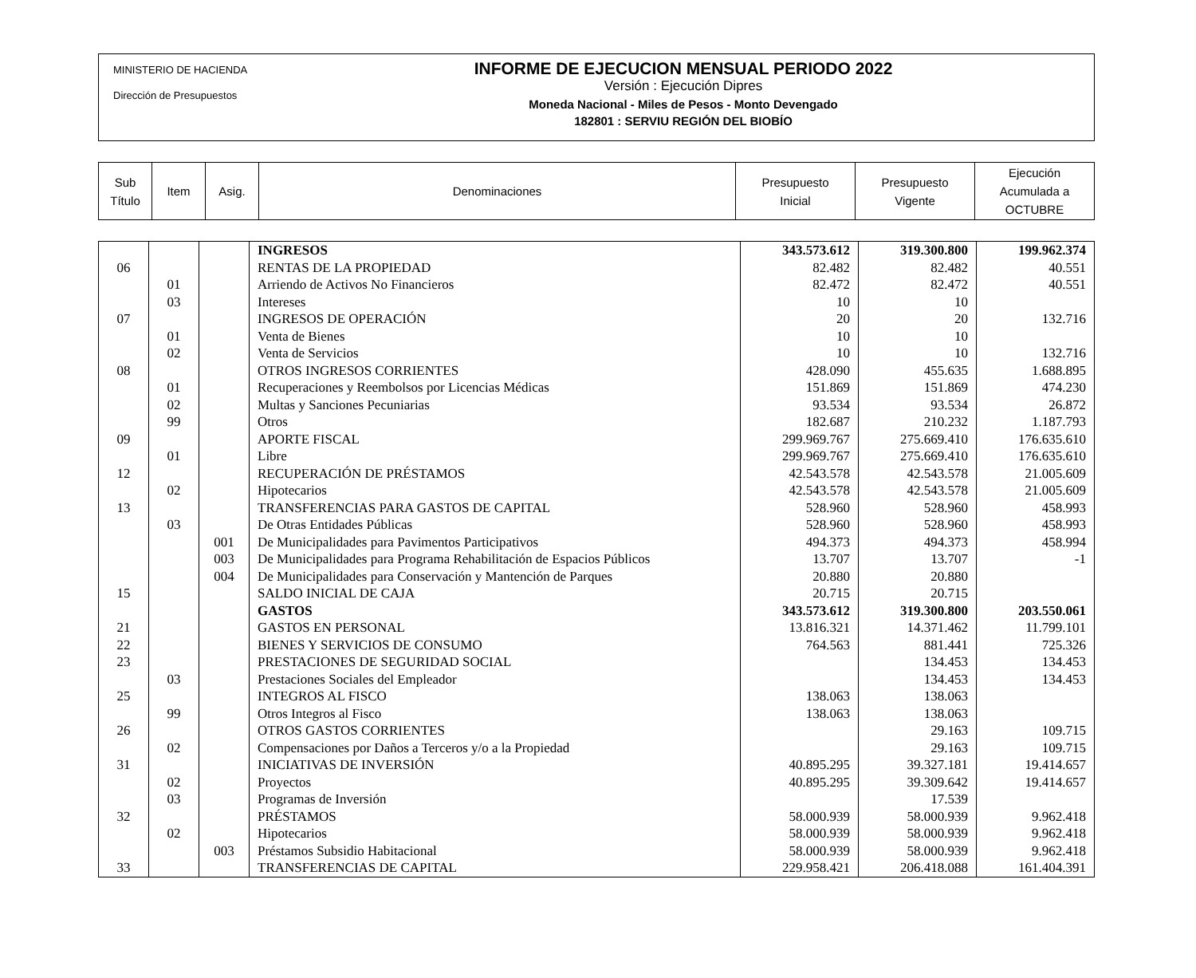MINISTERIO DE HACIENDA
Dirección de Presupuestos
INFORME DE EJECUCION MENSUAL PERIODO 2022
Versión : Ejecución Dipres
Moneda Nacional - Miles de Pesos - Monto Devengado
182801 : SERVIU REGIÓN DEL BIOBÍO
| Sub Título | Item | Asig. | Denominaciones | Presupuesto Inicial | Presupuesto Vigente | Ejecución Acumulada a OCTUBRE |
| --- | --- | --- | --- | --- | --- | --- |
| | | | INGRESOS | 343.573.612 | 319.300.800 | 199.962.374 |
| 06 | | | RENTAS DE LA PROPIEDAD | 82.482 | 82.482 | 40.551 |
| | 01 | | Arriendo de Activos No Financieros | 82.472 | 82.472 | 40.551 |
| | 03 | | Intereses | 10 | 10 | |
| 07 | | | INGRESOS DE OPERACIÓN | 20 | 20 | 132.716 |
| | 01 | | Venta de Bienes | 10 | 10 | |
| | 02 | | Venta de Servicios | 10 | 10 | 132.716 |
| 08 | | | OTROS INGRESOS CORRIENTES | 428.090 | 455.635 | 1.688.895 |
| | 01 | | Recuperaciones y Reembolsos por Licencias Médicas | 151.869 | 151.869 | 474.230 |
| | 02 | | Multas y Sanciones Pecuniarias | 93.534 | 93.534 | 26.872 |
| | 99 | | Otros | 182.687 | 210.232 | 1.187.793 |
| 09 | | | APORTE FISCAL | 299.969.767 | 275.669.410 | 176.635.610 |
| | 01 | | Libre | 299.969.767 | 275.669.410 | 176.635.610 |
| 12 | | | RECUPERACIÓN DE PRÉSTAMOS | 42.543.578 | 42.543.578 | 21.005.609 |
| | 02 | | Hipotecarios | 42.543.578 | 42.543.578 | 21.005.609 |
| 13 | | | TRANSFERENCIAS PARA GASTOS DE CAPITAL | 528.960 | 528.960 | 458.993 |
| | 03 | | De Otras Entidades Públicas | 528.960 | 528.960 | 458.993 |
| | | 001 | De Municipalidades para Pavimentos Participativos | 494.373 | 494.373 | 458.994 |
| | | 003 | De Municipalidades para Programa Rehabilitación de Espacios Públicos | 13.707 | 13.707 | -1 |
| | | 004 | De Municipalidades para Conservación y Mantención de Parques | 20.880 | 20.880 | |
| 15 | | | SALDO INICIAL DE CAJA | 20.715 | 20.715 | |
| | | | GASTOS | 343.573.612 | 319.300.800 | 203.550.061 |
| 21 | | | GASTOS EN PERSONAL | 13.816.321 | 14.371.462 | 11.799.101 |
| 22 | | | BIENES Y SERVICIOS DE CONSUMO | 764.563 | 881.441 | 725.326 |
| 23 | | | PRESTACIONES DE SEGURIDAD SOCIAL | | 134.453 | 134.453 |
| | 03 | | Prestaciones Sociales del Empleador | | 134.453 | 134.453 |
| 25 | | | INTEGROS AL FISCO | 138.063 | 138.063 | |
| | 99 | | Otros Integros al Fisco | 138.063 | 138.063 | |
| 26 | | | OTROS GASTOS CORRIENTES | | 29.163 | 109.715 |
| | 02 | | Compensaciones por Daños a Terceros y/o a la Propiedad | | 29.163 | 109.715 |
| 31 | | | INICIATIVAS DE INVERSIÓN | 40.895.295 | 39.327.181 | 19.414.657 |
| | 02 | | Proyectos | 40.895.295 | 39.309.642 | 19.414.657 |
| | 03 | | Programas de Inversión | | 17.539 | |
| 32 | | | PRÉSTAMOS | 58.000.939 | 58.000.939 | 9.962.418 |
| | 02 | | Hipotecarios | 58.000.939 | 58.000.939 | 9.962.418 |
| | | 003 | Préstamos Subsidio Habitacional | 58.000.939 | 58.000.939 | 9.962.418 |
| 33 | | | TRANSFERENCIAS DE CAPITAL | 229.958.421 | 206.418.088 | 161.404.391 |